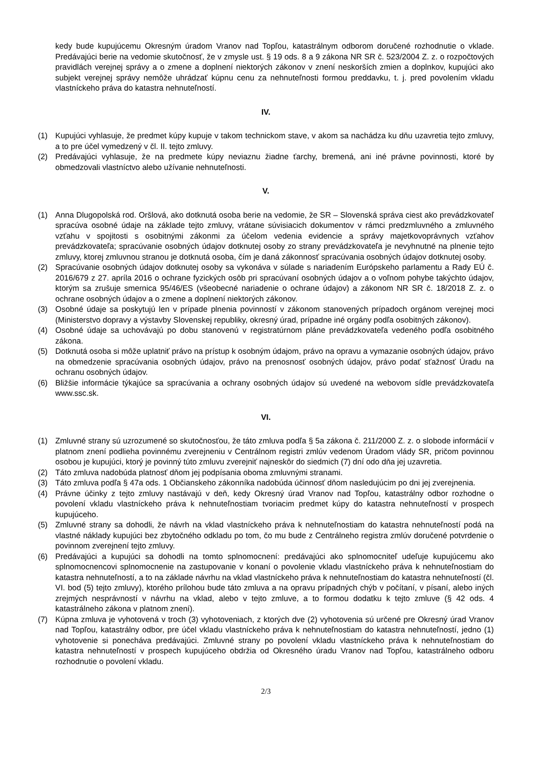kedy bude kupujúcemu Okresným úradom Vranov nad Topľou, katastrálnym odborom doručené rozhodnutie o vklade. Predávajúci berie na vedomie skutočnosť, že v zmysle ust. § 19 ods. 8 a 9 zákona NR SR č. 523/2004 Z. z. o rozpočtových pravidlách verejnej správy a o zmene a doplnení niektorých zákonov v znení neskorších zmien a doplnkov, kupujúci ako subjekt verejnej správy nemôže uhrádzať kúpnu cenu za nehnuteľnosti formou preddavku, t. j. pred povolením vkladu vlastníckeho práva do katastra nehnuteľností.
IV.
(1) Kupujúci vyhlasuje, že predmet kúpy kupuje v takom technickom stave, v akom sa nachádza ku dňu uzavretia tejto zmluvy, a to pre účel vymedzený v čl. II. tejto zmluvy.
(2) Predávajúci vyhlasuje, že na predmete kúpy neviaznu žiadne ťarchy, bremená, ani iné právne povinnosti, ktoré by obmedzovali vlastníctvo alebo užívanie nehnuteľnosti.
V.
(1) Anna Dlugopolská rod. Oršlová, ako dotknutá osoba berie na vedomie, že SR – Slovenská správa ciest ako prevádzkovateľ spracúva osobné údaje na základe tejto zmluvy, vrátane súvisiacich dokumentov v rámci predzmluvného a zmluvného vzťahu v spojitosti s osobitnými zákonmi za účelom vedenia evidencie a správy majetkovoprávnych vzťahov prevádzkovateľa; spracúvanie osobných údajov dotknutej osoby zo strany prevádzkovateľa je nevyhnutné na plnenie tejto zmluvy, ktorej zmluvnou stranou je dotknutá osoba, čím je daná zákonnosť spracúvania osobných údajov dotknutej osoby.
(2) Spracúvanie osobných údajov dotknutej osoby sa vykonáva v súlade s nariadením Európskeho parlamentu a Rady EÚ č. 2016/679 z 27. apríla 2016 o ochrane fyzických osôb pri spracúvaní osobných údajov a o voľnom pohybe takýchto údajov, ktorým sa zrušuje smernica 95/46/ES (všeobecné nariadenie o ochrane údajov) a zákonom NR SR č. 18/2018 Z. z. o ochrane osobných údajov a o zmene a doplnení niektorých zákonov.
(3) Osobné údaje sa poskytujú len v prípade plnenia povinností v zákonom stanovených prípadoch orgánom verejnej moci (Ministerstvo dopravy a výstavby Slovenskej republiky, okresný úrad, prípadne iné orgány podľa osobitných zákonov).
(4) Osobné údaje sa uchovávajú po dobu stanovenú v registratúrnom pláne prevádzkovateľa vedeného podľa osobitného zákona.
(5) Dotknutá osoba si môže uplatniť právo na prístup k osobným údajom, právo na opravu a vymazanie osobných údajov, právo na obmedzenie spracúvania osobných údajov, právo na prenosnosť osobných údajov, právo podať sťažnosť Úradu na ochranu osobných údajov.
(6) Bližšie informácie týkajúce sa spracúvania a ochrany osobných údajov sú uvedené na webovom sídle prevádzkovateľa www.ssc.sk.
VI.
(1) Zmluvné strany sú uzrozumené so skutočnosťou, že táto zmluva podľa § 5a zákona č. 211/2000 Z. z. o slobode informácií v platnom znení podlieha povinnému zverejneniu v Centrálnom registri zmlúv vedenom Úradom vlády SR, pričom povinnou osobou je kupujúci, ktorý je povinný túto zmluvu zverejniť najneskôr do siedmich (7) dní odo dňa jej uzavretia.
(2) Táto zmluva nadobúda platnosť dňom jej podpísania oboma zmluvnými stranami.
(3) Táto zmluva podľa § 47a ods. 1 Občianskeho zákonníka nadobúda účinnosť dňom nasledujúcim po dni jej zverejnenia.
(4) Právne účinky z tejto zmluvy nastávajú v deň, kedy Okresný úrad Vranov nad Topľou, katastrálny odbor rozhodne o povolení vkladu vlastníckeho práva k nehnuteľnostiam tvoriacim predmet kúpy do katastra nehnuteľností v prospech kupujúceho.
(5) Zmluvné strany sa dohodli, že návrh na vklad vlastníckeho práva k nehnuteľnostiam do katastra nehnuteľností podá na vlastné náklady kupujúci bez zbytočného odkladu po tom, čo mu bude z Centrálneho registra zmlúv doručené potvrdenie o povinnom zverejnení tejto zmluvy.
(6) Predávajúci a kupujúci sa dohodli na tomto splnomocnení: predávajúci ako splnomocniteľ udeľuje kupujúcemu ako splnomocnencovi splnomocnenie na zastupovanie v konaní o povolenie vkladu vlastníckeho práva k nehnuteľnostiam do katastra nehnuteľností, a to na základe návrhu na vklad vlastníckeho práva k nehnuteľnostiam do katastra nehnuteľností (čl. VI. bod (5) tejto zmluvy), ktorého prílohou bude táto zmluva a na opravu prípadných chýb v počítaní, v písaní, alebo iných zrejmých nesprávností v návrhu na vklad, alebo v tejto zmluve, a to formou dodatku k tejto zmluve (§ 42 ods. 4 katastrálneho zákona v platnom znení).
(7) Kúpna zmluva je vyhotovená v troch (3) vyhotoveniach, z ktorých dve (2) vyhotovenia sú určené pre Okresný úrad Vranov nad Topľou, katastrálny odbor, pre účel vkladu vlastníckeho práva k nehnuteľnostiam do katastra nehnuteľností, jedno (1) vyhotovenie si ponecháva predávajúci. Zmluvné strany po povolení vkladu vlastníckeho práva k nehnuteľnostiam do katastra nehnuteľností v prospech kupujúceho obdržia od Okresného úradu Vranov nad Topľou, katastrálneho odboru rozhodnutie o povolení vkladu.
2/3